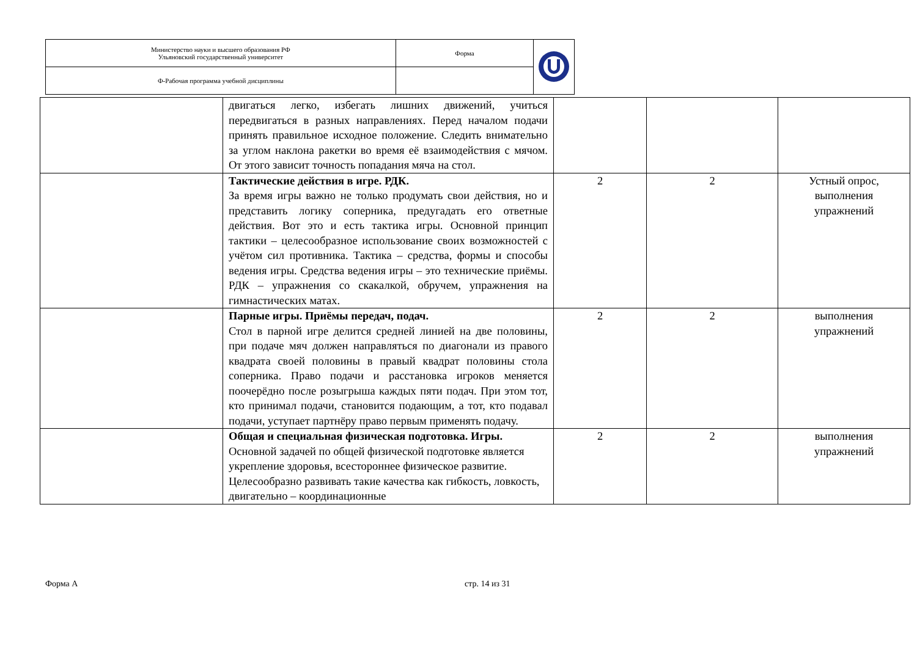| Министерство науки и высшего образования РФ Ульяновский государственный университет | Форма | |
| Ф-Рабочая программа учебной дисциплины | | |
| | двигаться легко, избегать лишних движений, учиться передвигаться в разных направлениях. Перед началом подачи принять правильное исходное положение. Следить внимательно за углом наклона ракетки во время её взаимодействия с мячом. От этого зависит точность попадания мяча на стол. | | | |
| | Тактические действия в игре. РДК. За время игры важно не только продумать свои действия, но и представить логику соперника, предугадать его ответные действия. Вот это и есть тактика игры. Основной принцип тактики – целесообразное использование своих возможностей с учётом сил противника. Тактика – средства, формы и способы ведения игры. Средства ведения игры – это технические приёмы. РДК – упражнения со скакалкой, обручем, упражнения на гимнастических матах. | 2 | 2 | Устный опрос, выполнения упражнений |
| | Парные игры. Приёмы передач, подач. Стол в парной игре делится средней линией на две половины, при подаче мяч должен направляться по диагонали из правого квадрата своей половины в правый квадрат половины стола соперника. Право подачи и расстановка игроков меняется поочерёдно после розыгрыша каждых пяти подач. При этом тот, кто принимал подачи, становится подающим, а тот, кто подавал подачи, уступает партнёру право первым применять подачу. | 2 | 2 | выполнения упражнений |
| | Общая и специальная физическая подготовка. Игры. Основной задачей по общей физической подготовке является укрепление здоровья, всестороннее физическое развитие. Целесообразно развивать такие качества как гибкость, ловкость, двигательно – координационные | 2 | 2 | выполнения упражнений |
Форма А стр. 14 из 31